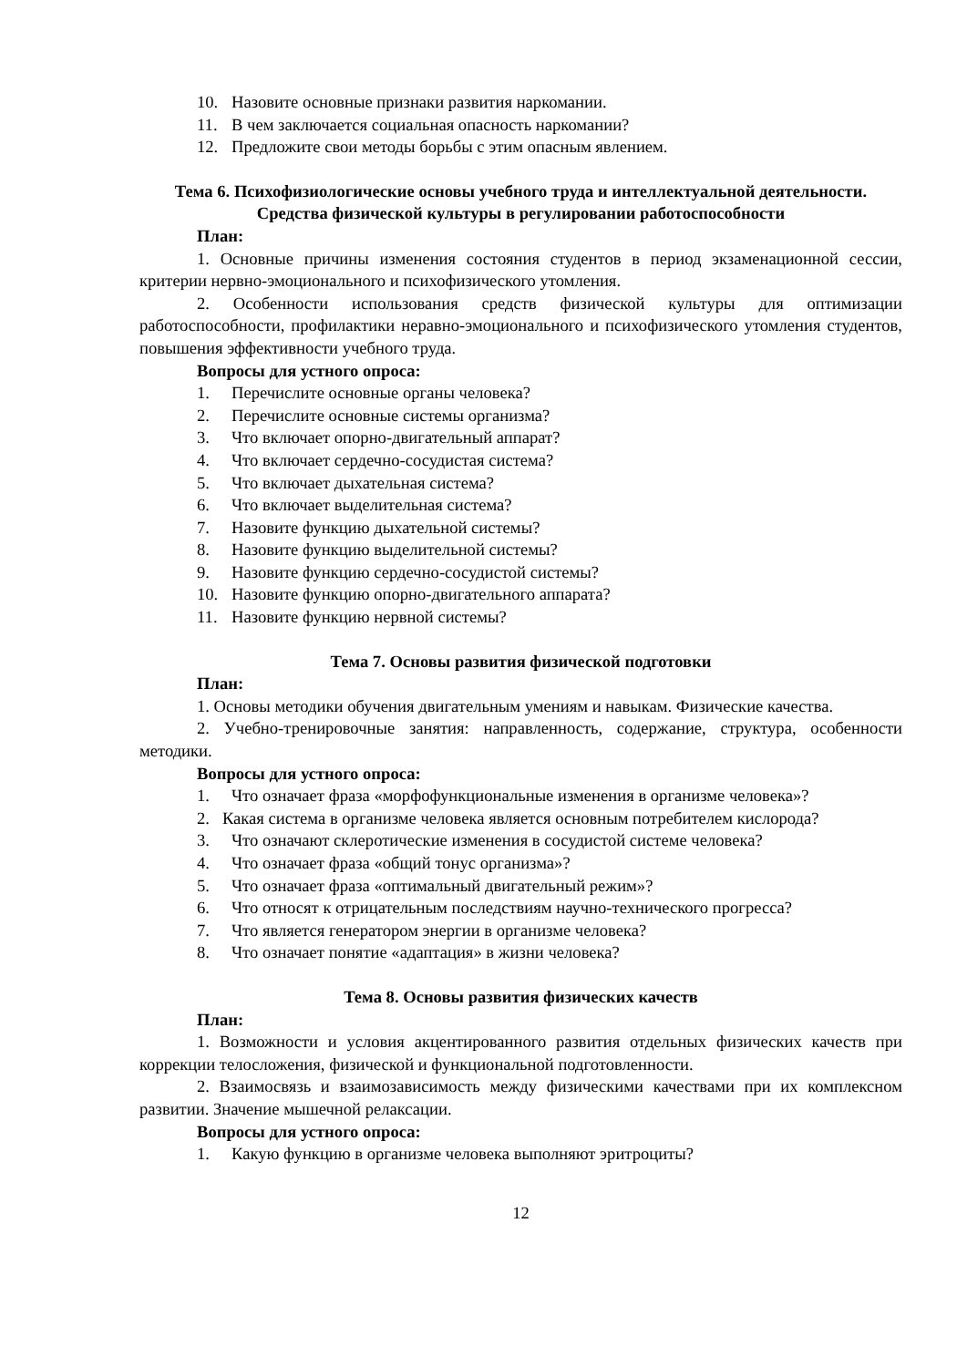10. Назовите основные признаки развития наркомании.
11. В чем заключается социальная опасность наркомании?
12. Предложите свои методы борьбы с этим опасным явлением.
Тема 6. Психофизиологические основы учебного труда и интеллектуальной деятельности. Средства физической культуры в регулировании работоспособности
План:
1. Основные причины изменения состояния студентов в период экзаменационной сессии, критерии нервно-эмоционального и психофизического утомления.
2. Особенности использования средств физической культуры для оптимизации работоспособности, профилактики неравно-эмоционального и психофизического утомления студентов, повышения эффективности учебного труда.
Вопросы для устного опроса:
1. Перечислите основные органы человека?
2. Перечислите основные системы организма?
3. Что включает опорно-двигательный аппарат?
4. Что включает сердечно-сосудистая система?
5. Что включает дыхательная система?
6. Что включает выделительная система?
7. Назовите функцию дыхательной системы?
8. Назовите функцию выделительной системы?
9. Назовите функцию сердечно-сосудистой системы?
10. Назовите функцию опорно-двигательного аппарата?
11. Назовите функцию нервной системы?
Тема 7. Основы развития физической подготовки
План:
1. Основы методики обучения двигательным умениям и навыкам. Физические качества.
2. Учебно-тренировочные занятия: направленность, содержание, структура, особенности методики.
Вопросы для устного опроса:
1. Что означает фраза «морфофункциональные изменения в организме человека»?
2. Какая система в организме человека является основным потребителем кислорода?
3. Что означают склеротические изменения в сосудистой системе человека?
4. Что означает фраза «общий тонус организма»?
5. Что означает фраза «оптимальный двигательный режим»?
6. Что относят к отрицательным последствиям научно-технического прогресса?
7. Что является генератором энергии в организме человека?
8. Что означает понятие «адаптация» в жизни человека?
Тема 8. Основы развития физических качеств
План:
1. Возможности и условия акцентированного развития отдельных физических качеств при коррекции телосложения, физической и функциональной подготовленности.
2. Взаимосвязь и взаимозависимость между физическими качествами при их комплексном развитии. Значение мышечной релаксации.
Вопросы для устного опроса:
1. Какую функцию в организме человека выполняют эритроциты?
12